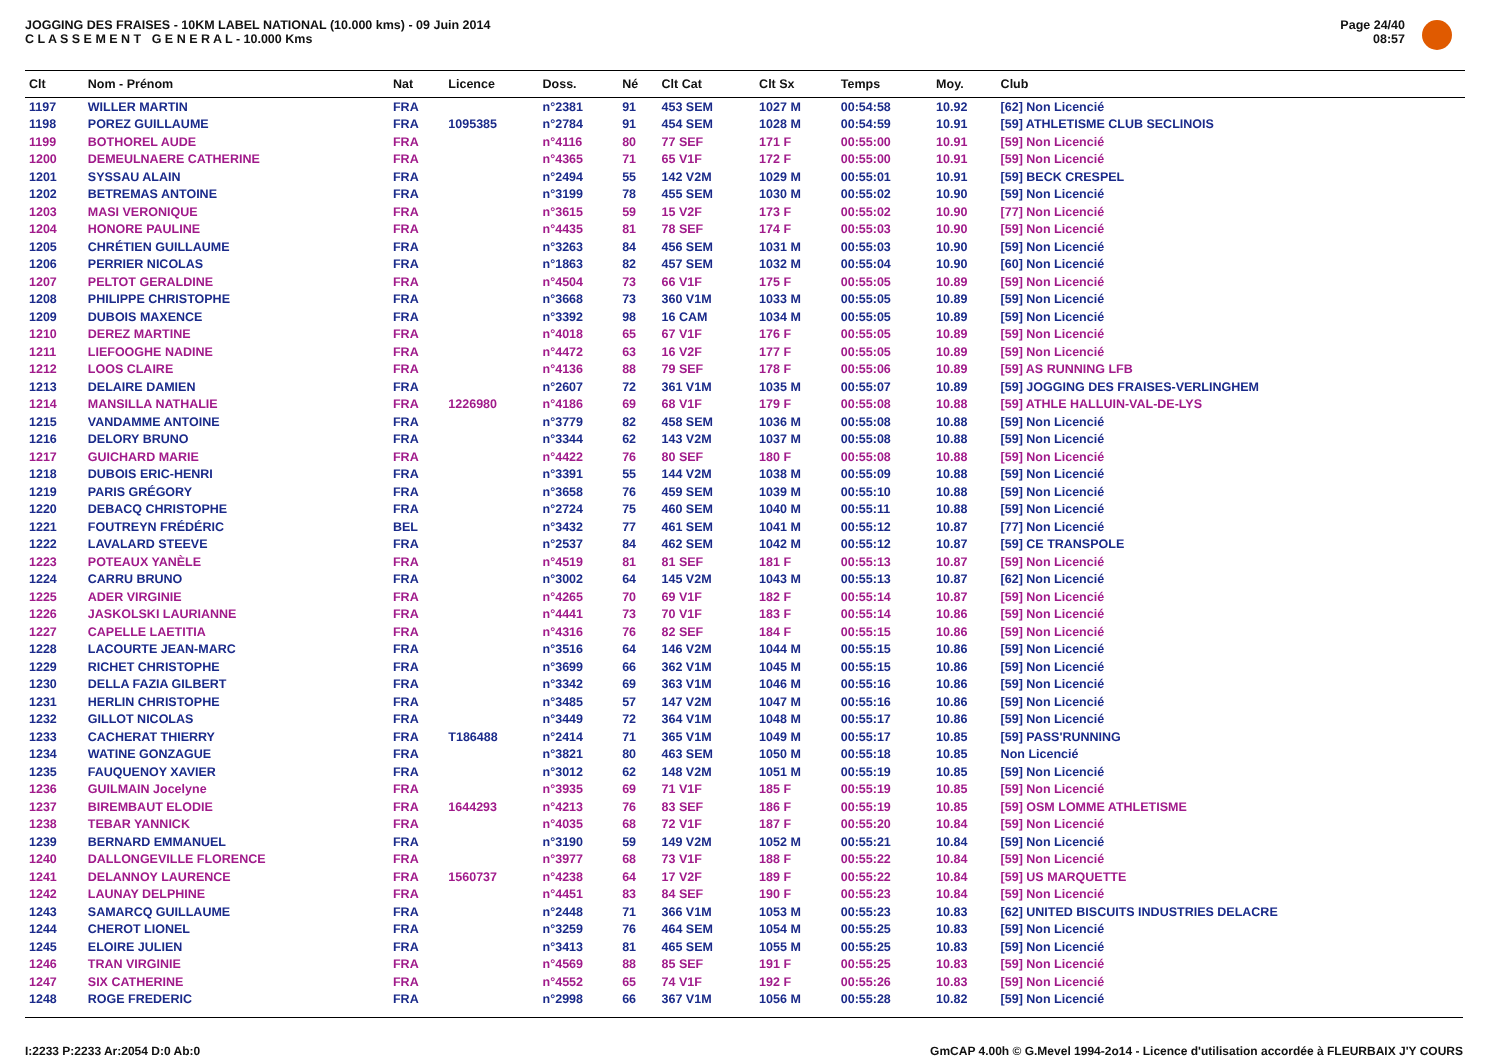JOGGING DES FRAISES - 10KM LABEL NATIONAL (10.000 kms) - 09 Juin 2014
C L A S S E M E N T G E N E R A L - 10.000 Kms
Page 24/40
08:57
| Clt | Nom - Prénom | Nat | Licence | Doss. | Né | Clt Cat | Clt Sx | Temps | Moy. | Club |
| --- | --- | --- | --- | --- | --- | --- | --- | --- | --- | --- |
| 1197 | WILLER MARTIN | FRA | | n°2381 | 91 | 453 SEM | 1027 M | 00:54:58 | 10.92 | [62] Non Licencié |
| 1198 | POREZ GUILLAUME | FRA | 1095385 | n°2784 | 91 | 454 SEM | 1028 M | 00:54:59 | 10.91 | [59] ATHLETISME CLUB SECLINOIS |
| 1199 | BOTHOREL AUDE | FRA | | n°4116 | 80 | 77 SEF | 171 F | 00:55:00 | 10.91 | [59] Non Licencié |
| 1200 | DEMEULNAERE CATHERINE | FRA | | n°4365 | 71 | 65 V1F | 172 F | 00:55:00 | 10.91 | [59] Non Licencié |
| 1201 | SYSSAU ALAIN | FRA | | n°2494 | 55 | 142 V2M | 1029 M | 00:55:01 | 10.91 | [59] BECK CRESPEL |
| 1202 | BETREMAS ANTOINE | FRA | | n°3199 | 78 | 455 SEM | 1030 M | 00:55:02 | 10.90 | [59] Non Licencié |
| 1203 | MASI VERONIQUE | FRA | | n°3615 | 59 | 15 V2F | 173 F | 00:55:02 | 10.90 | [77] Non Licencié |
| 1204 | HONORE PAULINE | FRA | | n°4435 | 81 | 78 SEF | 174 F | 00:55:03 | 10.90 | [59] Non Licencié |
| 1205 | CHRÉTIEN GUILLAUME | FRA | | n°3263 | 84 | 456 SEM | 1031 M | 00:55:03 | 10.90 | [59] Non Licencié |
| 1206 | PERRIER NICOLAS | FRA | | n°1863 | 82 | 457 SEM | 1032 M | 00:55:04 | 10.90 | [60] Non Licencié |
| 1207 | PELTOT GERALDINE | FRA | | n°4504 | 73 | 66 V1F | 175 F | 00:55:05 | 10.89 | [59] Non Licencié |
| 1208 | PHILIPPE CHRISTOPHE | FRA | | n°3668 | 73 | 360 V1M | 1033 M | 00:55:05 | 10.89 | [59] Non Licencié |
| 1209 | DUBOIS MAXENCE | FRA | | n°3392 | 98 | 16 CAM | 1034 M | 00:55:05 | 10.89 | [59] Non Licencié |
| 1210 | DEREZ MARTINE | FRA | | n°4018 | 65 | 67 V1F | 176 F | 00:55:05 | 10.89 | [59] Non Licencié |
| 1211 | LIEFOOGHE NADINE | FRA | | n°4472 | 63 | 16 V2F | 177 F | 00:55:05 | 10.89 | [59] Non Licencié |
| 1212 | LOOS CLAIRE | FRA | | n°4136 | 88 | 79 SEF | 178 F | 00:55:06 | 10.89 | [59] AS RUNNING LFB |
| 1213 | DELAIRE DAMIEN | FRA | | n°2607 | 72 | 361 V1M | 1035 M | 00:55:07 | 10.89 | [59] JOGGING DES FRAISES-VERLINGHEM |
| 1214 | MANSILLA NATHALIE | FRA | 1226980 | n°4186 | 69 | 68 V1F | 179 F | 00:55:08 | 10.88 | [59] ATHLE HALLUIN-VAL-DE-LYS |
| 1215 | VANDAMME ANTOINE | FRA | | n°3779 | 82 | 458 SEM | 1036 M | 00:55:08 | 10.88 | [59] Non Licencié |
| 1216 | DELORY BRUNO | FRA | | n°3344 | 62 | 143 V2M | 1037 M | 00:55:08 | 10.88 | [59] Non Licencié |
| 1217 | GUICHARD MARIE | FRA | | n°4422 | 76 | 80 SEF | 180 F | 00:55:08 | 10.88 | [59] Non Licencié |
| 1218 | DUBOIS ERIC-HENRI | FRA | | n°3391 | 55 | 144 V2M | 1038 M | 00:55:09 | 10.88 | [59] Non Licencié |
| 1219 | PARIS GRÉGORY | FRA | | n°3658 | 76 | 459 SEM | 1039 M | 00:55:10 | 10.88 | [59] Non Licencié |
| 1220 | DEBACQ CHRISTOPHE | FRA | | n°2724 | 75 | 460 SEM | 1040 M | 00:55:11 | 10.88 | [59] Non Licencié |
| 1221 | FOUTREYN FRÉDÉRIC | BEL | | n°3432 | 77 | 461 SEM | 1041 M | 00:55:12 | 10.87 | [77] Non Licencié |
| 1222 | LAVALARD STEEVE | FRA | | n°2537 | 84 | 462 SEM | 1042 M | 00:55:12 | 10.87 | [59] CE TRANSPOLE |
| 1223 | POTEAUX YANÈLE | FRA | | n°4519 | 81 | 81 SEF | 181 F | 00:55:13 | 10.87 | [59] Non Licencié |
| 1224 | CARRU BRUNO | FRA | | n°3002 | 64 | 145 V2M | 1043 M | 00:55:13 | 10.87 | [62] Non Licencié |
| 1225 | ADER VIRGINIE | FRA | | n°4265 | 70 | 69 V1F | 182 F | 00:55:14 | 10.87 | [59] Non Licencié |
| 1226 | JASKOLSKI LAURIANNE | FRA | | n°4441 | 73 | 70 V1F | 183 F | 00:55:14 | 10.86 | [59] Non Licencié |
| 1227 | CAPELLE LAETITIA | FRA | | n°4316 | 76 | 82 SEF | 184 F | 00:55:15 | 10.86 | [59] Non Licencié |
| 1228 | LACOURTE JEAN-MARC | FRA | | n°3516 | 64 | 146 V2M | 1044 M | 00:55:15 | 10.86 | [59] Non Licencié |
| 1229 | RICHET CHRISTOPHE | FRA | | n°3699 | 66 | 362 V1M | 1045 M | 00:55:15 | 10.86 | [59] Non Licencié |
| 1230 | DELLA FAZIA GILBERT | FRA | | n°3342 | 69 | 363 V1M | 1046 M | 00:55:16 | 10.86 | [59] Non Licencié |
| 1231 | HERLIN CHRISTOPHE | FRA | | n°3485 | 57 | 147 V2M | 1047 M | 00:55:16 | 10.86 | [59] Non Licencié |
| 1232 | GILLOT NICOLAS | FRA | | n°3449 | 72 | 364 V1M | 1048 M | 00:55:17 | 10.86 | [59] Non Licencié |
| 1233 | CACHERAT THIERRY | FRA | T186488 | n°2414 | 71 | 365 V1M | 1049 M | 00:55:17 | 10.85 | [59] PASS'RUNNING |
| 1234 | WATINE GONZAGUE | FRA | | n°3821 | 80 | 463 SEM | 1050 M | 00:55:18 | 10.85 | Non Licencié |
| 1235 | FAUQUENOY XAVIER | FRA | | n°3012 | 62 | 148 V2M | 1051 M | 00:55:19 | 10.85 | [59] Non Licencié |
| 1236 | GUILMAIN Jocelyne | FRA | | n°3935 | 69 | 71 V1F | 185 F | 00:55:19 | 10.85 | [59] Non Licencié |
| 1237 | BIREMBAUT ELODIE | FRA | 1644293 | n°4213 | 76 | 83 SEF | 186 F | 00:55:19 | 10.85 | [59] OSM LOMME ATHLETISME |
| 1238 | TEBAR YANNICK | FRA | | n°4035 | 68 | 72 V1F | 187 F | 00:55:20 | 10.84 | [59] Non Licencié |
| 1239 | BERNARD EMMANUEL | FRA | | n°3190 | 59 | 149 V2M | 1052 M | 00:55:21 | 10.84 | [59] Non Licencié |
| 1240 | DALLONGEVILLE FLORENCE | FRA | | n°3977 | 68 | 73 V1F | 188 F | 00:55:22 | 10.84 | [59] Non Licencié |
| 1241 | DELANNOY LAURENCE | FRA | 1560737 | n°4238 | 64 | 17 V2F | 189 F | 00:55:22 | 10.84 | [59] US MARQUETTE |
| 1242 | LAUNAY DELPHINE | FRA | | n°4451 | 83 | 84 SEF | 190 F | 00:55:23 | 10.84 | [59] Non Licencié |
| 1243 | SAMARCQ GUILLAUME | FRA | | n°2448 | 71 | 366 V1M | 1053 M | 00:55:23 | 10.83 | [62] UNITED BISCUITS INDUSTRIES DELACRE |
| 1244 | CHEROT LIONEL | FRA | | n°3259 | 76 | 464 SEM | 1054 M | 00:55:25 | 10.83 | [59] Non Licencié |
| 1245 | ELOIRE JULIEN | FRA | | n°3413 | 81 | 465 SEM | 1055 M | 00:55:25 | 10.83 | [59] Non Licencié |
| 1246 | TRAN VIRGINIE | FRA | | n°4569 | 88 | 85 SEF | 191 F | 00:55:25 | 10.83 | [59] Non Licencié |
| 1247 | SIX CATHERINE | FRA | | n°4552 | 65 | 74 V1F | 192 F | 00:55:26 | 10.83 | [59] Non Licencié |
| 1248 | ROGE FREDERIC | FRA | | n°2998 | 66 | 367 V1M | 1056 M | 00:55:28 | 10.82 | [59] Non Licencié |
I:2233 P:2233 Ar:2054 D:0 Ab:0 GmCAP 4.00h © G.Mevel 1994-2o14 - Licence d'utilisation accordée à FLEURBAIX J'Y COURS